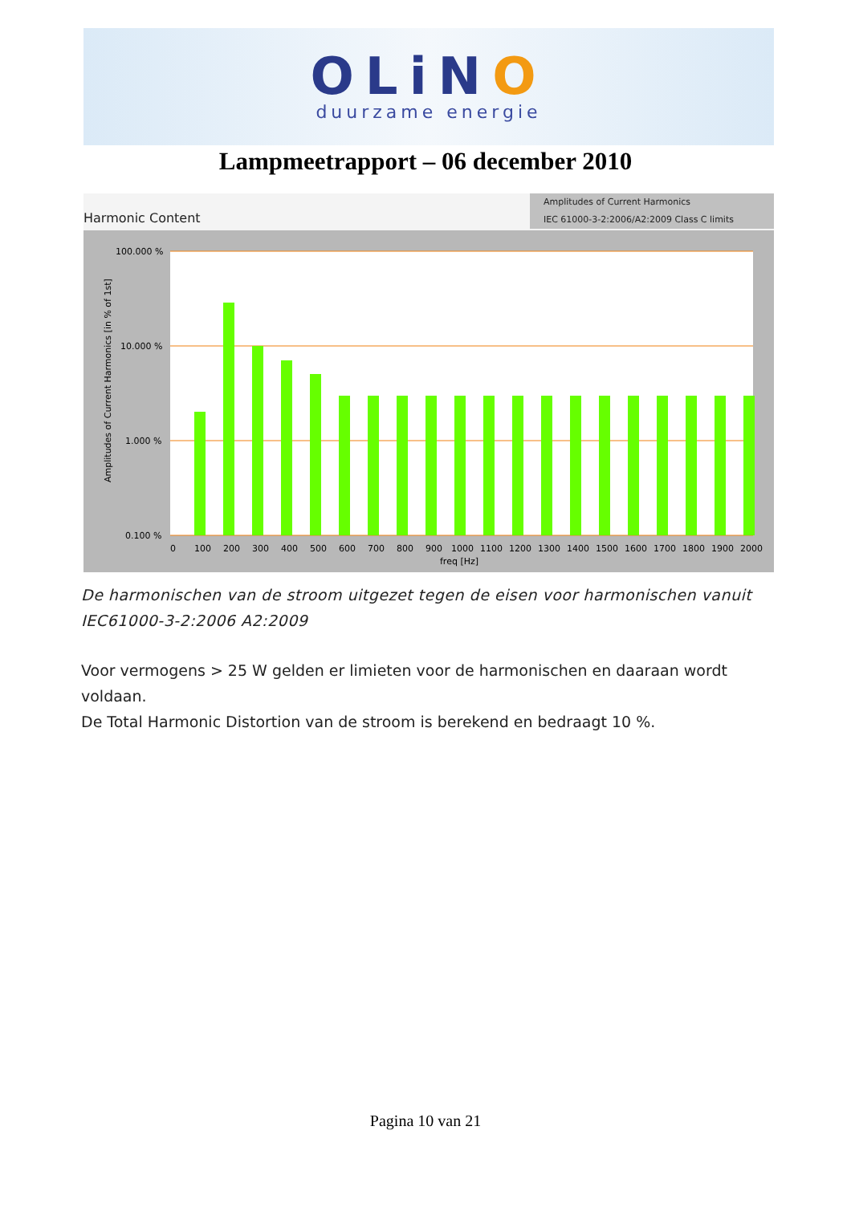OLiNO
duurzame energie
Lampmeetrapport – 06 december 2010
Amplitudes of Current Harmonics
IEC 61000-3-2:2006/A2:2009 Class C limits
Harmonic Content
100.000 %
10.000 %
1.000 %
0.100 %
0
100
200
300
400
500
600
700
800
900
1000
1100
1200
1300
1400
1500
1600
1700
1800
1900
2000
freq [Hz]
Amplitudes of Current Harmonics [in % of 1st]
De harmonischen van de stroom uitgezet tegen de eisen voor harmonischen vanuit IEC61000-3-2:2006 A2:2009
Voor vermogens > 25 W gelden er limieten voor de harmonischen en daaraan wordt voldaan.
De Total Harmonic Distortion van de stroom is berekend en bedraagt 10 %.
Pagina 10 van 21